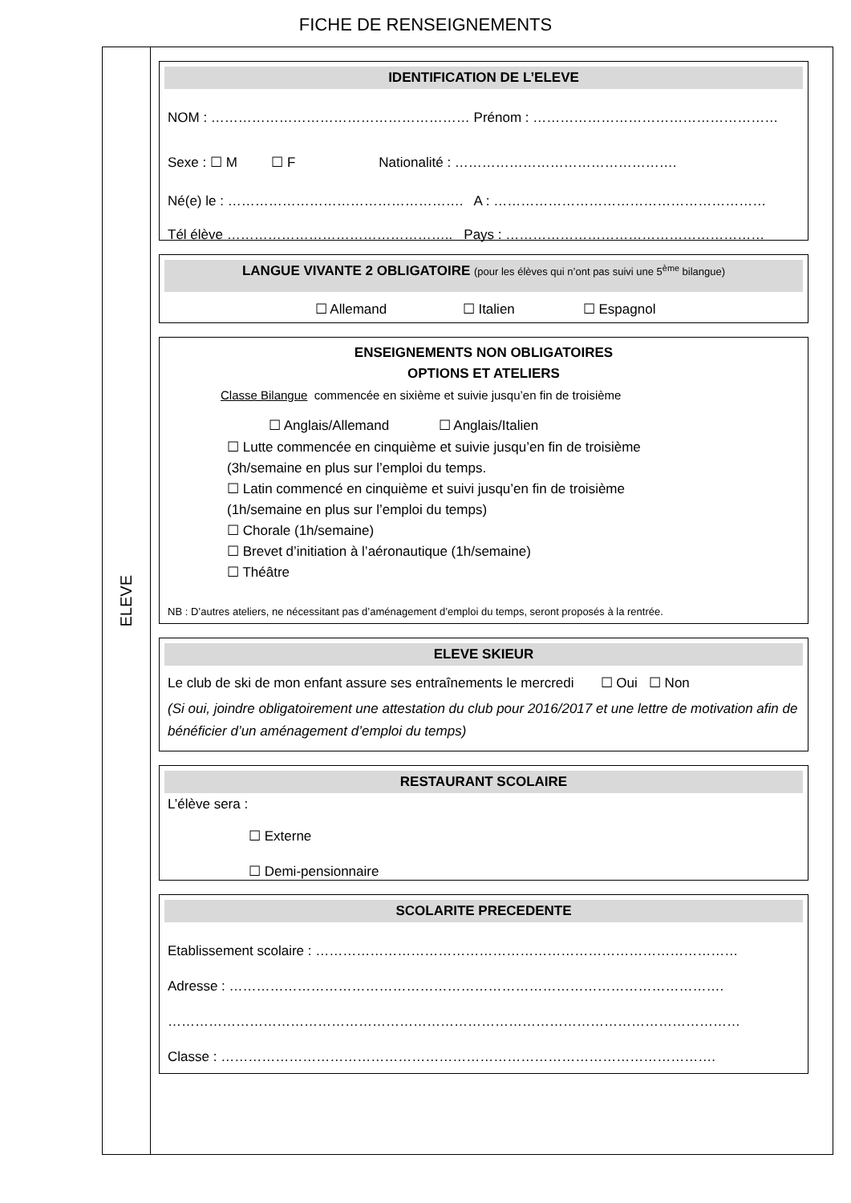FICHE DE RENSEIGNEMENTS
ELEVE
IDENTIFICATION DE L’ELEVE
NOM : ………………………………………………… Prénom : ………………………………………………
Sexe : ☐ M ☐ F Nationalité : ………………………………………….
Né(e) le : ……………………………………………. A : ……………………………………………………
Tél élève ………………………………………….. Pays : …………………………………………………
LANGUE VIVANTE 2 OBLIGATOIRE (pour les élèves qui n’ont pas suivi une 5<sup>ème</sup> bilangue)
☐ Allemand ☐ Italien ☐ Espagnol
ENSEIGNEMENTS NON OBLIGATOIRES
OPTIONS ET ATELIERS
Classe Bilangue commencée en sixième et suivie jusqu’en fin de troisième
☐ Anglais/Allemand ☐ Anglais/Italien
☐ Lutte commencée en cinquième et suivie jusqu’en fin de troisième
(3h/semaine en plus sur l’emploi du temps.
☐ Latin commencé en cinquième et suivi jusqu’en fin de troisième
(1h/semaine en plus sur l’emploi du temps)
☐ Chorale (1h/semaine)
☐ Brevet d’initiation à l’aéronautique (1h/semaine)
☐ Théâtre
NB : D’autres ateliers, ne nécessitant pas d’aménagement d’emploi du temps, seront proposés à la rentrée.
ELEVE SKIEUR
Le club de ski de mon enfant assure ses entraînements le mercredi ☐ Oui ☐ Non
(Si oui, joindre obligatoirement une attestation du club pour 2016/2017 et une lettre de motivation afin de bénéficier d’un aménagement d’emploi du temps)
RESTAURANT SCOLAIRE
L’élève sera :
☐ Externe
☐ Demi-pensionnaire
SCOLARITE PRECEDENTE
Etablissement scolaire : …………………………………………………………………………………
Adresse : ……………………………………………………………………………………………….
………………………………………………………………………………………………………………
Classe : ……………………………………………………………………………………………….